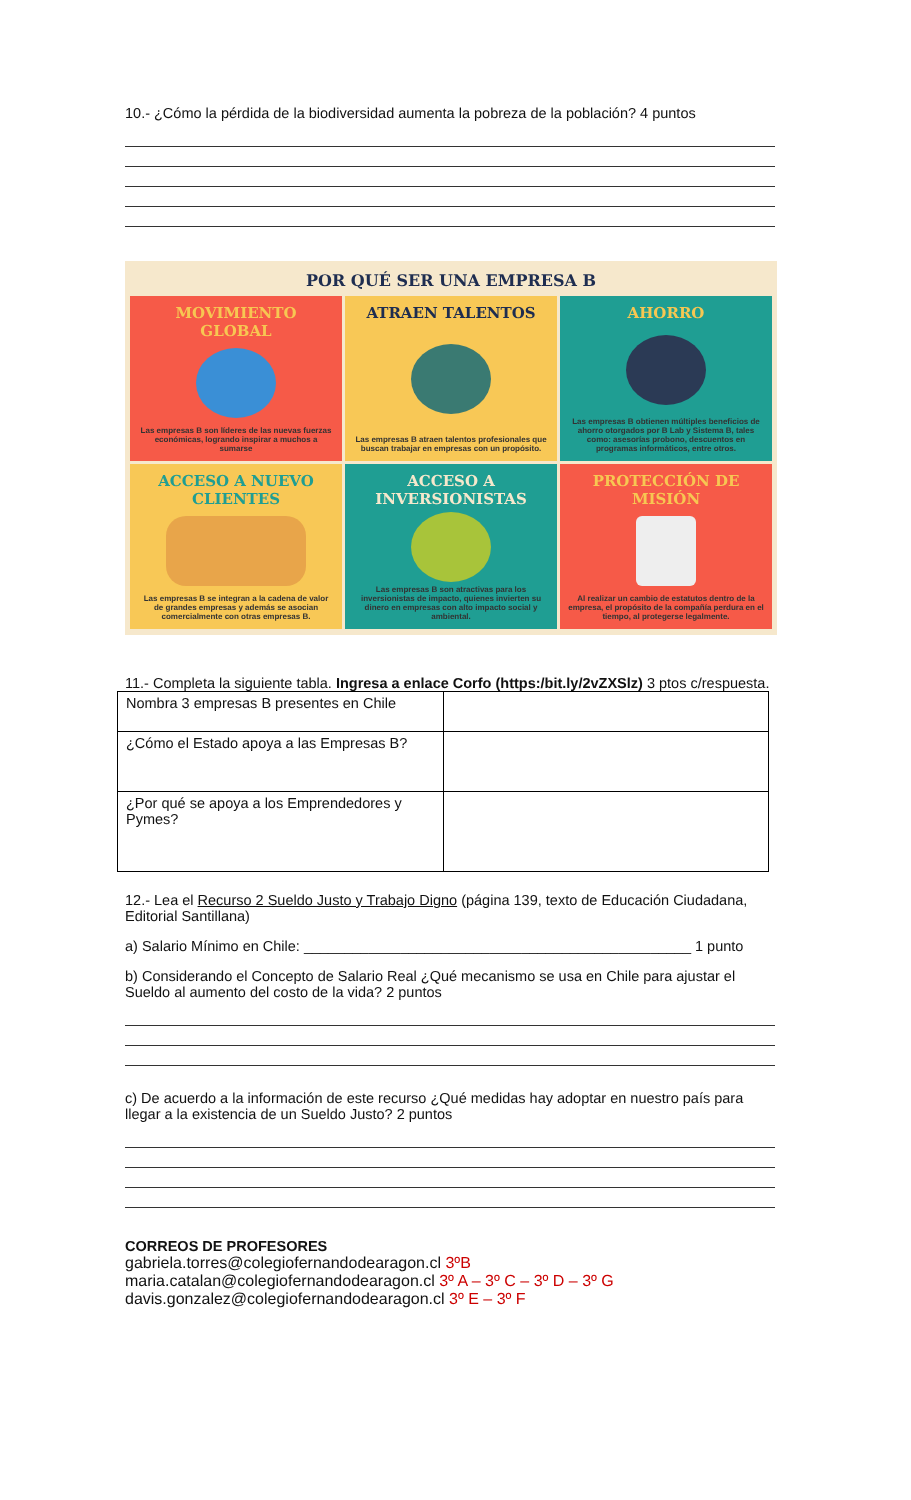10.- ¿Cómo la pérdida de la biodiversidad aumenta la pobreza de la población? 4 puntos
POR QUÉ SER UNA EMPRESA B
MOVIMIENTO GLOBAL
Las empresas B son líderes de las nuevas fuerzas económicas, logrando inspirar a muchos a sumarse
ATRAEN TALENTOS
Las empresas B atraen talentos profesionales que buscan trabajar en empresas con un propósito.
AHORRO
Las empresas B obtienen múltiples beneficios de ahorro otorgados por B Lab y Sistema B, tales como: asesorías probono, descuentos en programas informáticos, entre otros.
ACCESO A NUEVO CLIENTES
Las empresas B se integran a la cadena de valor de grandes empresas y además se asocian comercialmente con otras empresas B.
ACCESO A INVERSIONISTAS
Las empresas B son atractivas para los inversionistas de impacto, quienes invierten su dinero en empresas con alto impacto social y ambiental.
PROTECCIÓN DE MISIÓN
Al realizar un cambio de estatutos dentro de la empresa, el propósito de la compañía perdura en el tiempo, al protegerse legalmente.
11.- Completa la siguiente tabla. Ingresa a enlace Corfo (https:/bit.ly/2vZXSlz) 3 ptos c/respuesta.
| Nombra 3 empresas B presentes en Chile | |
| ¿Cómo el Estado apoya a las Empresas B? | |
| ¿Por qué se apoya a los Emprendedores y Pymes? | |
12.- Lea el Recurso 2 Sueldo Justo y Trabajo Digno (página 139, texto de Educación Ciudadana, Editorial Santillana)
a) Salario Mínimo en Chile: ________________________________________________ 1 punto
b) Considerando el Concepto de Salario Real ¿Qué mecanismo se usa en Chile para ajustar el Sueldo al aumento del costo de la vida? 2 puntos
c) De acuerdo a la información de este recurso ¿Qué medidas hay adoptar en nuestro país para llegar a la existencia de un Sueldo Justo? 2 puntos
CORREOS DE PROFESORES
gabriela.torres@colegiofernandodearagon.cl 3ºB
maria.catalan@colegiofernandodearagon.cl 3º A – 3º C – 3º D – 3º G
davis.gonzalez@colegiofernandodearagon.cl 3º E – 3º F